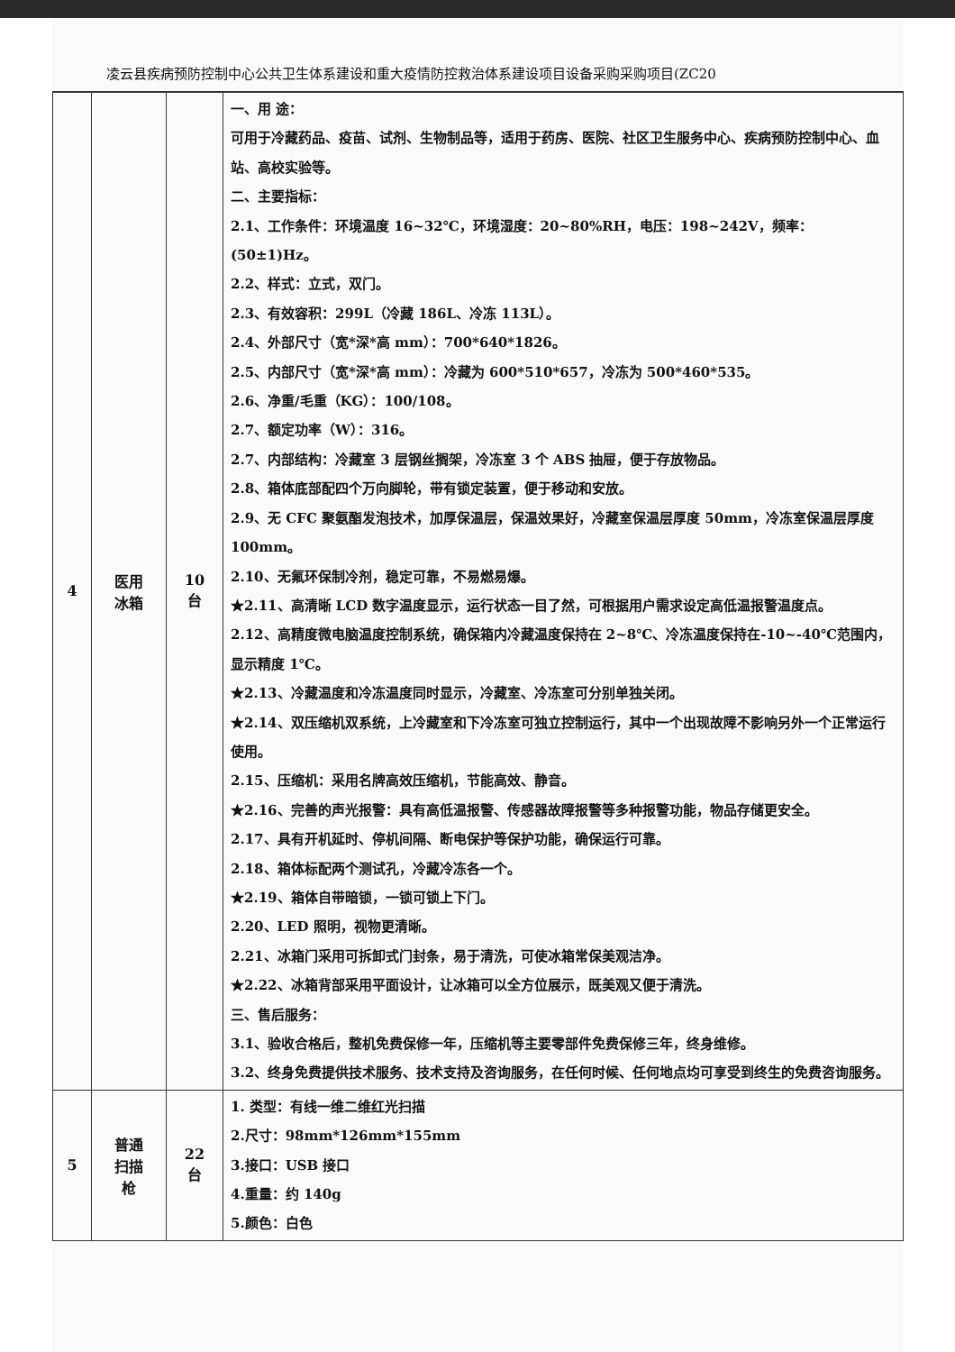凌云县疾病预防控制中心公共卫生体系建设和重大疫情防控救治体系建设项目设备采购采购项目(ZC20
| 4 | 医用 冰箱 | 10 台 | 一、用 途： 可用于冷藏药品、疫苗、试剂、生物制品等，适用于药房、医院、社区卫生服务中心、疾病预防控制中心、血站、高校实验等。 二、主要指标： 2.1、工作条件：环境温度 16~32℃，环境湿度：20~80%RH，电压：198~242V，频率：(50±1)Hz。 2.2、样式：立式，双门。 2.3、有效容积：299L（冷藏 186L、冷冻 113L）。 2.4、外部尺寸（宽*深*高 mm）：700*640*1826。 2.5、内部尺寸（宽*深*高 mm）：冷藏为 600*510*657，冷冻为 500*460*535。 2.6、净重/毛重（KG）：100/108。 2.7、额定功率（W）：316。 2.7、内部结构：冷藏室 3 层钢丝搁架，冷冻室 3 个 ABS 抽屉，便于存放物品。 2.8、箱体底部配四个万向脚轮，带有锁定装置，便于移动和安放。 2.9、无 CFC 聚氨酯发泡技术，加厚保温层，保温效果好，冷藏室保温层厚度 50mm，冷冻室保温层厚度 100mm。 2.10、无氟环保制冷剂，稳定可靠，不易燃易爆。 ★2.11、高清晰 LCD 数字温度显示，运行状态一目了然，可根据用户需求设定高低温报警温度点。 2.12、高精度微电脑温度控制系统，确保箱内冷藏温度保持在 2~8℃、冷冻温度保持在-10~-40℃范围内，显示精度 1℃。 ★2.13、冷藏温度和冷冻温度同时显示，冷藏室、冷冻室可分别单独关闭。 ★2.14、双压缩机双系统，上冷藏室和下冷冻室可独立控制运行，其中一个出现故障不影响另外一个正常运行使用。 2.15、压缩机：采用名牌高效压缩机，节能高效、静音。 ★2.16、完善的声光报警：具有高低温报警、传感器故障报警等多种报警功能，物品存储更安全。 2.17、具有开机延时、停机间隔、断电保护等保护功能，确保运行可靠。 2.18、箱体标配两个测试孔，冷藏冷冻各一个。 ★2.19、箱体自带暗锁，一锁可锁上下门。 2.20、LED 照明，视物更清晰。 2.21、冰箱门采用可拆卸式门封条，易于清洗，可使冰箱常保美观洁净。 ★2.22、冰箱背部采用平面设计，让冰箱可以全方位展示，既美观又便于清洗。 三、售后服务： 3.1、验收合格后，整机免费保修一年，压缩机等主要零部件免费保修三年，终身维修。 3.2、终身免费提供技术服务、技术支持及咨询服务，在任何时候、任何地点均可享受到终生的免费咨询服务。 |
| 5 | 普通 扫描 枪 | 22 台 | 1. 类型：有线一维二维红光扫描 2.尺寸：98mm*126mm*155mm 3.接口：USB 接口 4.重量：约 140g 5.颜色：白色 |